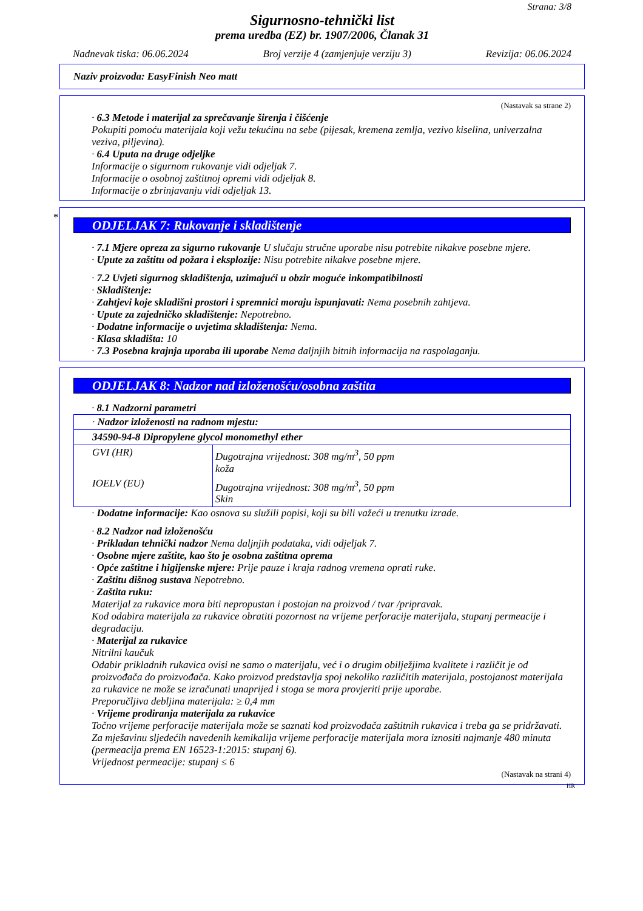Strana: 3/8
Sigurnosno-tehnički list
prema uredba (EZ) br. 1907/2006, Članak 31
Nadnevak tiska: 06.06.2024 Broj verzije 4 (zamjenjuje verziju 3) Revizija: 06.06.2024
Naziv proizvoda: EasyFinish Neo matt
(Nastavak sa strane 2)
· 6.3 Metode i materijal za sprečavanje širenja i čišćenje
Pokupiti pomoću materijala koji vežu tekućinu na sebe (pijesak, kremena zemlja, vezivo kiselina, univerzalna veziva, piljevina).
· 6.4 Uputa na druge odjeljke
Informacije o sigurnom rukovanje vidi odjeljak 7.
Informacije o osobnoj zaštitnoj opremi vidi odjeljak 8.
Informacije o zbrinjavanju vidi odjeljak 13.
*
ODJELJAK 7: Rukovanje i skladištenje
· 7.1 Mjere opreza za sigurno rukovanje U slučaju stručne uporabe nisu potrebite nikakve posebne mjere.
· Upute za zaštitu od požara i eksplozije: Nisu potrebite nikakve posebne mjere.
· 7.2 Uvjeti sigurnog skladištenja, uzimajući u obzir moguće inkompatibilnosti
· Skladištenje:
· Zahtjevi koje skladišni prostori i spremnici moraju ispunjavati: Nema posebnih zahtjeva.
· Upute za zajedničko skladištenje: Nepotrebno.
· Dodatne informacije o uvjetima skladištenja: Nema.
· Klasa skladišta: 10
· 7.3 Posebna krajnja uporaba ili uporabe Nema daljnjih bitnih informacija na raspolaganju.
ODJELJAK 8: Nadzor nad izloženošću/osobna zaštita
· 8.1 Nadzorni parametri
| · Nadzor izloženosti na radnom mjestu: | |
| 34590-94-8 Dipropylene glycol monomethyl ether | |
| GVI (HR) | Dugotrajna vrijednost: 308 mg/m<sup>3</sup>, 50 ppm koža |
| IOELV (EU) | Dugotrajna vrijednost: 308 mg/m<sup>3</sup>, 50 ppm Skin |
· Dodatne informacije: Kao osnova su služili popisi, koji su bili važeći u trenutku izrade.
· 8.2 Nadzor nad izloženošću
· Prikladan tehnički nadzor Nema daljnjih podataka, vidi odjeljak 7.
· Osobne mjere zaštite, kao što je osobna zaštitna oprema
· Opće zaštitne i higijenske mjere: Prije pauze i kraja radnog vremena oprati ruke.
· Zaštitu dišnog sustava Nepotrebno.
· Zaštita ruku:
Materijal za rukavice mora biti nepropustan i postojan na proizvod / tvar /pripravak.
Kod odabira materijala za rukavice obratiti pozornost na vrijeme perforacije materijala, stupanj permeacije i degradaciju.
· Materijal za rukavice
Nitrilni kaučuk
Odabir prikladnih rukavica ovisi ne samo o materijalu, već i o drugim obilježjima kvalitete i različit je od proizvođača do proizvođača. Kako proizvod predstavlja spoj nekoliko različitih materijala, postojanost materijala za rukavice ne može se izračunati unaprijed i stoga se mora provjeriti prije uporabe.
Preporučljiva debljina materijala: ≥ 0,4 mm
· Vrijeme prodiranja materijala za rukavice
Točno vrijeme perforacije materijala može se saznati kod proizvođača zaštitnih rukavica i treba ga se pridržavati.
Za mješavinu sljedećih navedenih kemikalija vrijeme perforacije materijala mora iznositi najmanje 480 minuta (permeacija prema EN 16523-1:2015: stupanj 6).
Vrijednost permeacije: stupanj ≤ 6
(Nastavak na strani 4)
HR